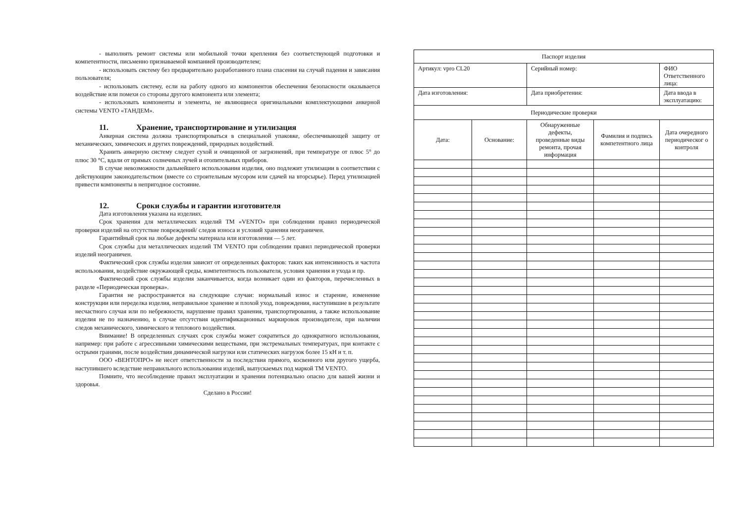- выполнять ремонт системы или мобильной точки крепления без соответствующей подготовки и компетентности, письменно признаваемой компанией производителем;
- использовать систему без предварительно разработанного плана спасения на случай падения и зависания пользователя;
- использовать систему, если на работу одного из компонентов обеспечения безопасности оказывается воздействие или помехи со стороны другого компонента или элемента;
- использовать компоненты и элементы, не являющиеся оригинальными комплектующими анкерной системы VENTO «ТАНДЕМ».
11. Хранение, транспортирование и утилизация
Анкерная система должна транспортироваться в специальной упаковке, обеспечивающей защиту от механических, химических и других повреждений, природных воздействий.
Хранить анкерную систему следует сухой и очищенной от загрязнений, при температуре от плюс 5° до плюс 30 °С, вдали от прямых солнечных лучей и отопительных приборов.
В случае невозможности дальнейшего использования изделия, оно подлежит утилизации в соответствии с действующим законодательством (вместе со строительным мусором или сдачей на вторсырье). Перед утилизацией привести компоненты в непригодное состояние.
12. Сроки службы и гарантии изготовителя
Дата изготовления указана на изделиях.
Срок хранения для металлических изделий ТМ «VENTO» при соблюдении правил периодической проверки изделий на отсутствие повреждений/ следов износа и условий хранения неограничен.
Гарантийный срок на любые дефекты материала или изготовления — 5 лет.
Срок службы для металлических изделий ТМ VENTO при соблюдении правил периодической проверки изделий неограничен.
Фактический срок службы изделия зависит от определенных факторов: таких как интенсивность и частота использования, воздействие окружающей среды, компетентность пользователя, условия хранения и ухода и пр.
Фактический срок службы изделия заканчивается, когда возникает один из факторов, перечисленных в разделе «Периодическая проверка».
Гарантия не распространяется на следующие случаи: нормальный износ и старение, изменение конструкции или переделка изделия, неправильное хранение и плохой уход, повреждения, наступившие в результате несчастного случая или по небрежности, нарушение правил хранения, транспортирования, а также использование изделия не по назначению, в случае отсутствия идентификационных маркировок производителя, при наличии следов механического, химического и теплового воздействия.
Внимание! В определенных случаях срок службы может сократиться до однократного использования, например: при работе с агрессивными химическими веществами, при экстремальных температурах, при контакте с острыми гранями, после воздействия динамической нагрузки или статических нагрузок более 15 кН и т. п.
ООО «ВЕНТОПРО» не несет ответственности за последствия прямого, косвенного или другого ущерба, наступившего вследствие неправильного использования изделий, выпускаемых под маркой ТМ VENTO.
Помните, что несоблюдение правил эксплуатации и хранения потенциально опасно для вашей жизни и здоровья.
Сделано в России!
| Паспорт изделия | | | | |
| Артикул: vpro CL20 | | Серийный номер: | | ФИО Ответственного лица: |
| Дата изготовления: | | Дата приобретения: | | Дата ввода в эксплуатацию: |
| Периодические проверки | | | | |
| Дата: | Основание: | Обнаруженные дефекты, проведенные виды ремонта, прочая информация | Фамилия и подпись компетентного лица | Дата очередного периодическог о контроля |